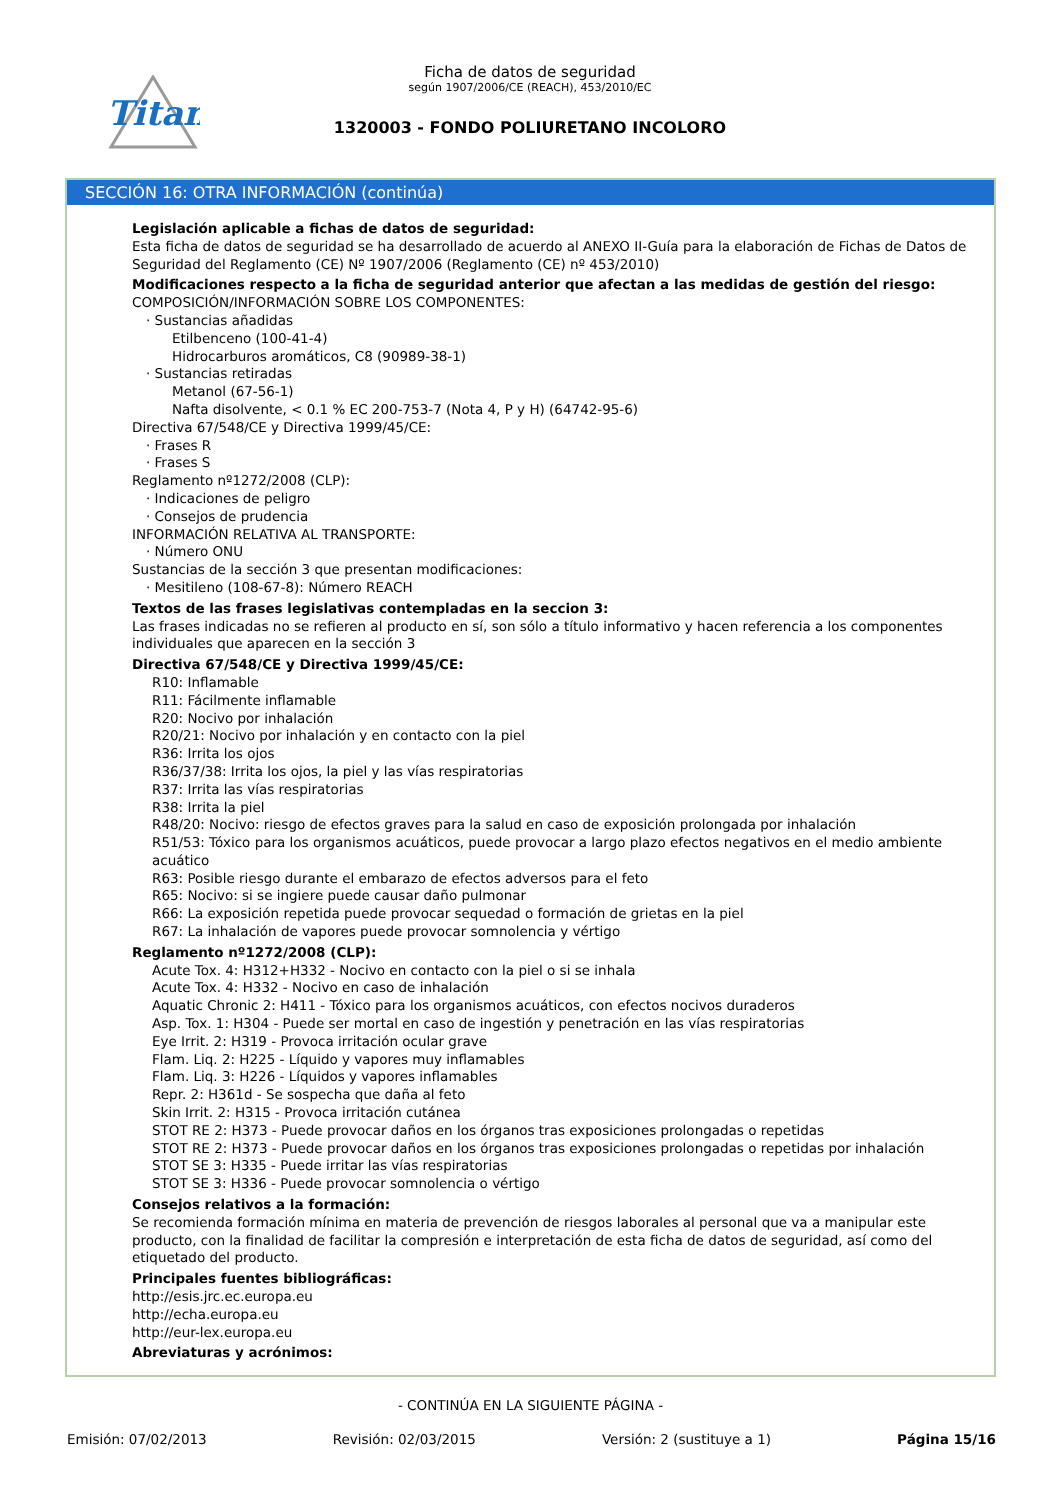Titan
Ficha de datos de seguridad
según 1907/2006/CE (REACH), 453/2010/EC
1320003 - FONDO POLIURETANO INCOLORO
SECCIÓN 16: OTRA INFORMACIÓN (continúa)
Legislación aplicable a fichas de datos de seguridad:
Esta ficha de datos de seguridad se ha desarrollado de acuerdo al ANEXO II-Guía para la elaboración de Fichas de Datos de Seguridad del Reglamento (CE) Nº 1907/2006 (Reglamento (CE) nº 453/2010)
Modificaciones respecto a la ficha de seguridad anterior que afectan a las medidas de gestión del riesgo:
COMPOSICIÓN/INFORMACIÓN SOBRE LOS COMPONENTES:
· Sustancias añadidas
Etilbenceno (100-41-4)
Hidrocarburos aromáticos, C8 (90989-38-1)
· Sustancias retiradas
Metanol (67-56-1)
Nafta disolvente, < 0.1 % EC 200-753-7 (Nota 4, P y H) (64742-95-6)
Directiva 67/548/CE y Directiva 1999/45/CE:
· Frases R
· Frases S
Reglamento nº1272/2008 (CLP):
· Indicaciones de peligro
· Consejos de prudencia
INFORMACIÓN RELATIVA AL TRANSPORTE:
· Número ONU
Sustancias de la sección 3 que presentan modificaciones:
· Mesitileno (108-67-8): Número REACH
Textos de las frases legislativas contempladas en la seccion 3:
Las frases indicadas no se refieren al producto en sí, son sólo a título informativo y hacen referencia a los componentes individuales que aparecen en la sección 3
Directiva 67/548/CE y Directiva 1999/45/CE:
R10: Inflamable
R11: Fácilmente inflamable
R20: Nocivo por inhalación
R20/21: Nocivo por inhalación y en contacto con la piel
R36: Irrita los ojos
R36/37/38: Irrita los ojos, la piel y las vías respiratorias
R37: Irrita las vías respiratorias
R38: Irrita la piel
R48/20: Nocivo: riesgo de efectos graves para la salud en caso de exposición prolongada por inhalación
R51/53: Tóxico para los organismos acuáticos, puede provocar a largo plazo efectos negativos en el medio ambiente acuático
R63: Posible riesgo durante el embarazo de efectos adversos para el feto
R65: Nocivo: si se ingiere puede causar daño pulmonar
R66: La exposición repetida puede provocar sequedad o formación de grietas en la piel
R67: La inhalación de vapores puede provocar somnolencia y vértigo
Reglamento nº1272/2008 (CLP):
Acute Tox. 4: H312+H332 - Nocivo en contacto con la piel o si se inhala
Acute Tox. 4: H332 - Nocivo en caso de inhalación
Aquatic Chronic 2: H411 - Tóxico para los organismos acuáticos, con efectos nocivos duraderos
Asp. Tox. 1: H304 - Puede ser mortal en caso de ingestión y penetración en las vías respiratorias
Eye Irrit. 2: H319 - Provoca irritación ocular grave
Flam. Liq. 2: H225 - Líquido y vapores muy inflamables
Flam. Liq. 3: H226 - Líquidos y vapores inflamables
Repr. 2: H361d - Se sospecha que daña al feto
Skin Irrit. 2: H315 - Provoca irritación cutánea
STOT RE 2: H373 - Puede provocar daños en los órganos tras exposiciones prolongadas o repetidas
STOT RE 2: H373 - Puede provocar daños en los órganos tras exposiciones prolongadas o repetidas por inhalación
STOT SE 3: H335 - Puede irritar las vías respiratorias
STOT SE 3: H336 - Puede provocar somnolencia o vértigo
Consejos relativos a la formación:
Se recomienda formación mínima en materia de prevención de riesgos laborales al personal que va a manipular este producto, con la finalidad de facilitar la compresión e interpretación de esta ficha de datos de seguridad, así como del etiquetado del producto.
Principales fuentes bibliográficas:
http://esis.jrc.ec.europa.eu
http://echa.europa.eu
http://eur-lex.europa.eu
Abreviaturas y acrónimos:
- CONTINÚA EN LA SIGUIENTE PÁGINA -
Emisión: 07/02/2013 Revisión: 02/03/2015 Versión: 2 (sustituye a 1) Página 15/16